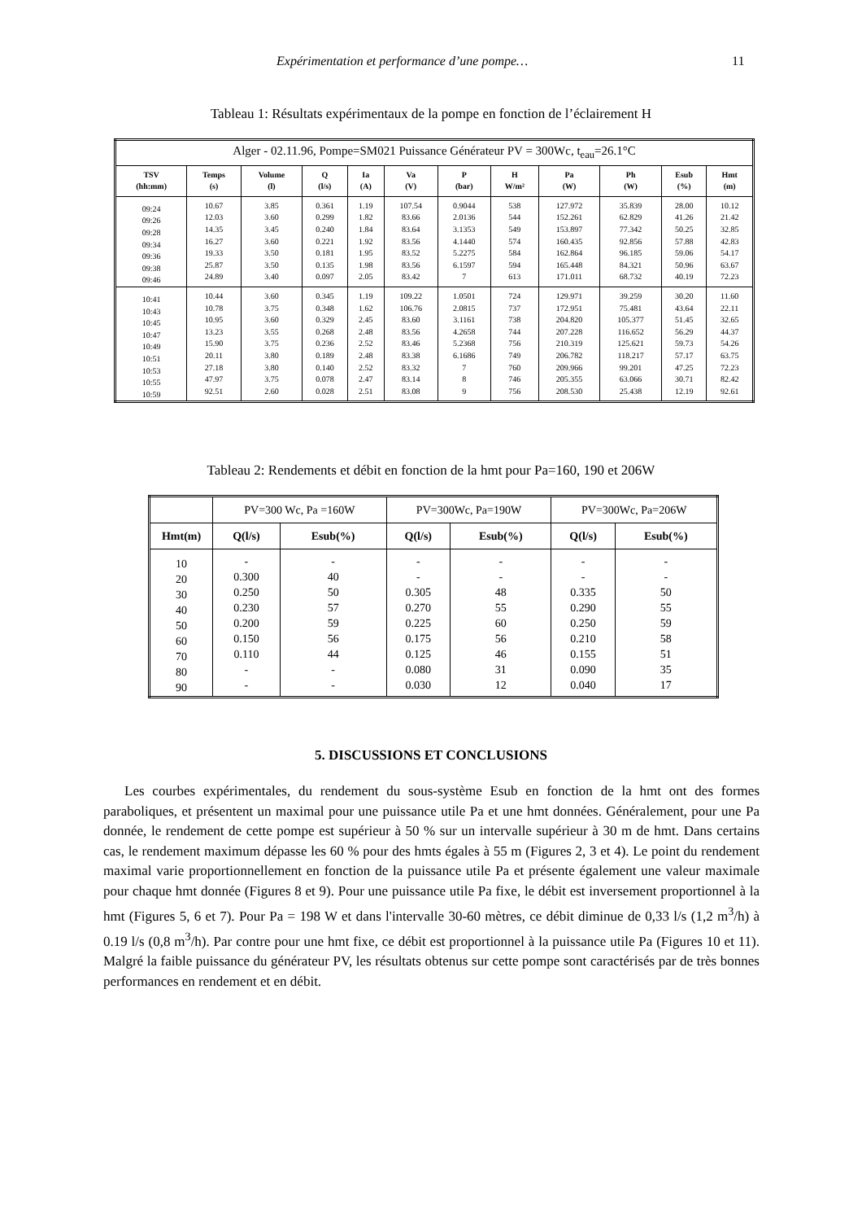Expérimentation et performance d’une pompe… 11
Tableau 1: Résultats expérimentaux de la pompe en fonction de l’éclairement H
| Alger - 02.11.96, Pompe=SM021 Puissance Générateur PV = 300Wc, t<sub>eau</sub>=26.1°C | | | | | | | | | | | |
| TSV (hh:mm) | Temps (s) | Volume (l) | Q (l/s) | Ia (A) | Va (V) | P (bar) | H W/m² | Pa (W) | Ph (W) | Esub (%) | Hmt (m) |
| 09:24 09:26 09:28 09:34 09:36 09:38 09:46 | 10.67 12.03 14.35 16.27 19.33 25.87 24.89 | 3.85 3.60 3.45 3.60 3.50 3.50 3.40 | 0.361 0.299 0.240 0.221 0.181 0.135 0.097 | 1.19 1.82 1.84 1.92 1.95 1.98 2.05 | 107.54 83.66 83.64 83.56 83.52 83.56 83.42 | 0.9044 2.0136 3.1353 4.1440 5.2275 6.1597 7 | 538 544 549 574 584 594 613 | 127.972 152.261 153.897 160.435 162.864 165.448 171.011 | 35.839 62.829 77.342 92.856 96.185 84.321 68.732 | 28.00 41.26 50.25 57.88 59.06 50.96 40.19 | 10.12 21.42 32.85 42.83 54.17 63.67 72.23 |
| 10:41 10:43 10:45 10:47 10:49 10:51 10:53 10:55 10:59 | 10.44 10.78 10.95 13.23 15.90 20.11 27.18 47.97 92.51 | 3.60 3.75 3.60 3.55 3.75 3.80 3.80 3.75 2.60 | 0.345 0.348 0.329 0.268 0.236 0.189 0.140 0.078 0.028 | 1.19 1.62 2.45 2.48 2.52 2.48 2.52 2.47 2.51 | 109.22 106.76 83.60 83.56 83.46 83.38 83.32 83.14 83.08 | 1.0501 2.0815 3.1161 4.2658 5.2368 6.1686 7 8 9 | 724 737 738 744 756 749 760 746 756 | 129.971 172.951 204.820 207.228 210.319 206.782 209.966 205.355 208.530 | 39.259 75.481 105.377 116.652 125.621 118.217 99.201 63.066 25.438 | 30.20 43.64 51.45 56.29 59.73 57.17 47.25 30.71 12.19 | 11.60 22.11 32.65 44.37 54.26 63.75 72.23 82.42 92.61 |
Tableau 2: Rendements et débit en fonction de la hmt pour Pa=160, 190 et 206W
| | PV=300 Wc, Pa =160W | | PV=300Wc, Pa=190W | | PV=300Wc, Pa=206W | |
| --- | --- | --- | --- | --- | --- | --- |
| Hmt(m) | Q(l/s) | Esub(%) | Q(l/s) | Esub(%) | Q(l/s) | Esub(%) |
| 10 20 30 40 50 60 70 80 90 | - 0.300 0.250 0.230 0.200 0.150 0.110 - - | - 40 50 57 59 56 44 - - | - - 0.305 0.270 0.225 0.175 0.125 0.080 0.030 | - - 48 55 60 56 46 31 12 | - - 0.335 0.290 0.250 0.210 0.155 0.090 0.040 | - - 50 55 59 58 51 35 17 |
5. DISCUSSIONS ET CONCLUSIONS
Les courbes expérimentales, du rendement du sous-système Esub en fonction de la hmt ont des formes paraboliques, et présentent un maximal pour une puissance utile Pa et une hmt données. Généralement, pour une Pa donnée, le rendement de cette pompe est supérieur à 50 % sur un intervalle supérieur à 30 m de hmt. Dans certains cas, le rendement maximum dépasse les 60 % pour des hmts égales à 55 m (Figures 2, 3 et 4). Le point du rendement maximal varie proportionnellement en fonction de la puissance utile Pa et présente également une valeur maximale pour chaque hmt donnée (Figures 8 et 9). Pour une puissance utile Pa fixe, le débit est inversement proportionnel à la hmt (Figures 5, 6 et 7). Pour Pa = 198 W et dans l'intervalle 30-60 mètres, ce débit diminue de 0,33 l/s (1,2 m<sup>3</sup>/h) à 0.19 l/s (0,8 m<sup>3</sup>/h). Par contre pour une hmt fixe, ce débit est proportionnel à la puissance utile Pa (Figures 10 et 11). Malgré la faible puissance du générateur PV, les résultats obtenus sur cette pompe sont caractérisés par de très bonnes performances en rendement et en débit.